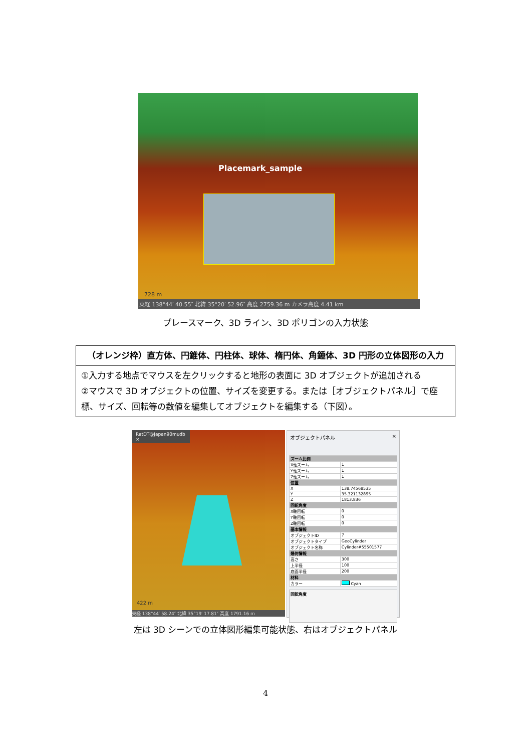Placemark_sample
728 m
東経 138°44′ 40.55″ 北緯 35°20′ 52.96″ 高度 2759.36 m カメラ高度 4.41 km
プレースマーク、3D ライン、3D ポリゴンの入力状態
| （オレンジ枠） 直方体、円錐体、円柱体、球体、楕円体、角錘体、3D 円形の立体図形の入力 |
| --- |
| ①入力する地点でマウスを左クリックすると地形の表面に 3D オブジェクトが追加される ②マウスで 3D オブジェクトの位置、サイズを変更する。または［オブジェクトパネル］で座標、サイズ、回転等の数値を編集してオブジェクトを編集する（下図）。 |
RetDT@Japan90mudb ×
422 m
東経 138°44′ 58.24″ 北緯 35°19′ 17.81″ 高度 1791.16 m
オブジェクトパネル ✕
| ズーム比例 | |
| X軸ズーム | 1 |
| Y軸ズーム | 1 |
| Z軸ズーム | 1 |
| 位置 | |
| X | 138.74568535 |
| Y | 35.321132895 |
| Z | 1813.836 |
| 回転角度 | |
| X軸回転 | 0 |
| Y軸回転 | 0 |
| Z軸回転 | 0 |
| 基本情報 | |
| オブジェクトID | 7 |
| オブジェクトタイプ | GeoCylinder |
| オブジェクト名称 | Cylinder#55501577 |
| 幾何情報 | |
| 高さ | 300 |
| 上半径 | 100 |
| 底面半径 | 200 |
| 材料 | |
| カラー | Cyan |
回転角度
左は 3D シーンでの立体図形編集可能状態、右はオブジェクトパネル
4